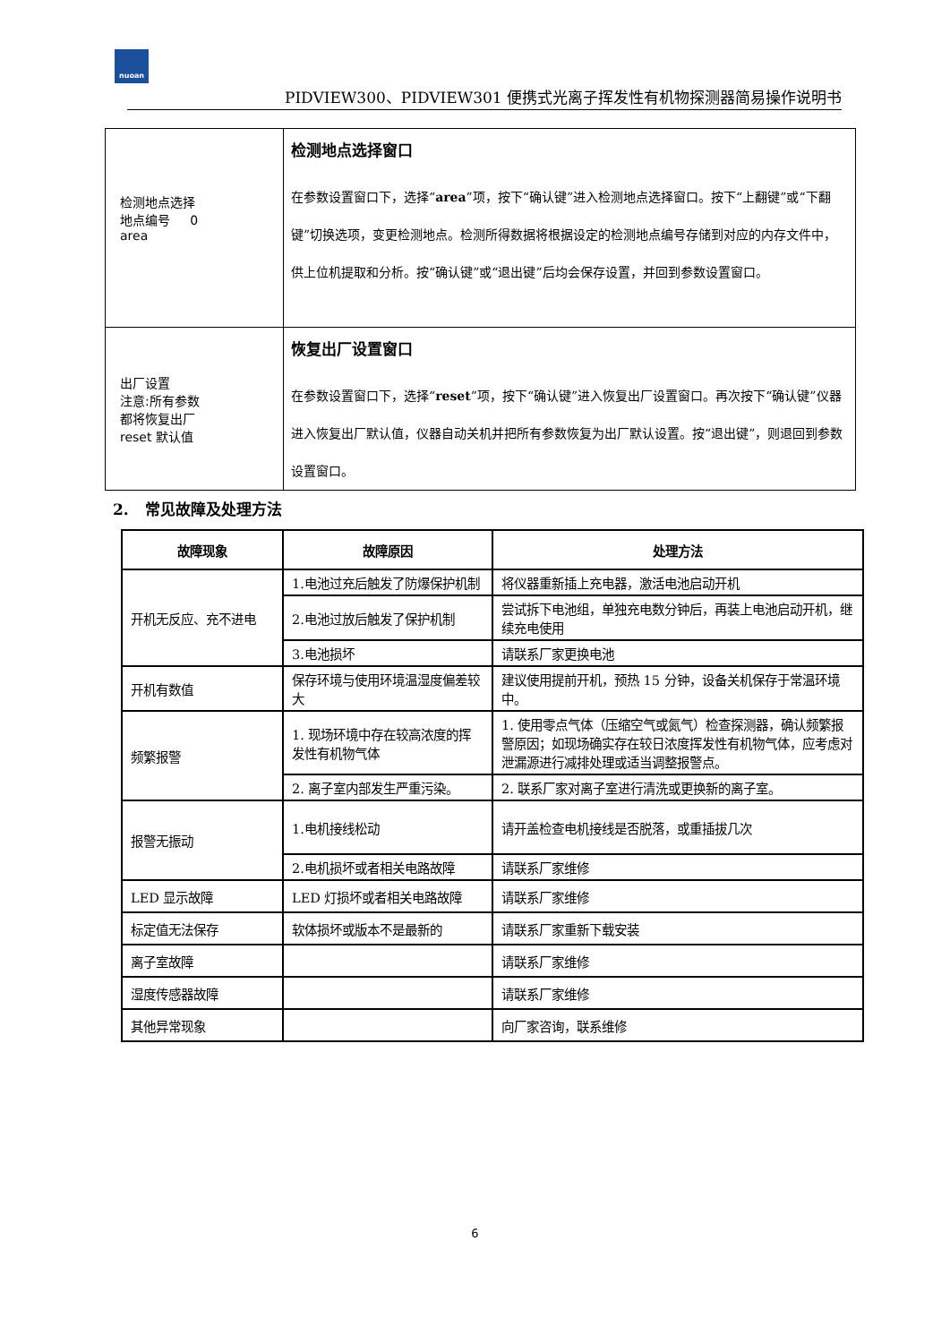nuoan
PIDVIEW300、PIDVIEW301 便携式光离子挥发性有机物探测器简易操作说明书
| 检测地点选择 地点编号 0 area | 检测地点选择窗口 在参数设置窗口下，选择“ area ”项，按下“确认键”进入检测地点选择窗口。按下“上翻键”或“下翻键”切换选项，变更检测地点。检测所得数据将根据设定的检测地点编号存储到对应的内存文件中，供上位机提取和分析。按“确认键”或“退出键”后均会保存设置，并回到参数设置窗口。 |
| 出厂设置 注意:所有参数 都将恢复出厂 reset 默认值 | 恢复出厂设置窗口 在参数设置窗口下，选择“ reset ”项，按下“确认键”进入恢复出厂设置窗口。再次按下“确认键”仪器进入恢复出厂默认值，仪器自动关机并把所有参数恢复为出厂默认设置。按“退出键”，则退回到参数设置窗口。 |
2. 常见故障及处理方法
| 故障现象 | 故障原因 | 处理方法 |
| --- | --- | --- |
| 开机无反应、充不进电 | 1.电池过充后触发了防爆保护机制 | 将仪器重新插上充电器，激活电池启动开机 |
| | 2.电池过放后触发了保护机制 | 尝试拆下电池组，单独充电数分钟后，再装上电池启动开机，继续充电使用 |
| | 3.电池损坏 | 请联系厂家更换电池 |
| 开机有数值 | 保存环境与使用环境温湿度偏差较大 | 建议使用提前开机，预热 15 分钟，设备关机保存于常温环境中。 |
| 频繁报警 | 1. 现场环境中存在较高浓度的挥发性有机物气体 | 1. 使用零点气体（压缩空气或氮气）检查探测器，确认频繁报警原因；如现场确实存在较日浓度挥发性有机物气体，应考虑对泄漏源进行减排处理或适当调整报警点。 |
| | 2. 离子室内部发生严重污染。 | 2. 联系厂家对离子室进行清洗或更换新的离子室。 |
| 报警无振动 | 1.电机接线松动 | 请开盖检查电机接线是否脱落，或重插拔几次 |
| | 2.电机损坏或者相关电路故障 | 请联系厂家维修 |
| LED 显示故障 | LED 灯损坏或者相关电路故障 | 请联系厂家维修 |
| 标定值无法保存 | 软体损坏或版本不是最新的 | 请联系厂家重新下载安装 |
| 离子室故障 | | 请联系厂家维修 |
| 湿度传感器故障 | | 请联系厂家维修 |
| 其他异常现象 | | 向厂家咨询，联系维修 |
6